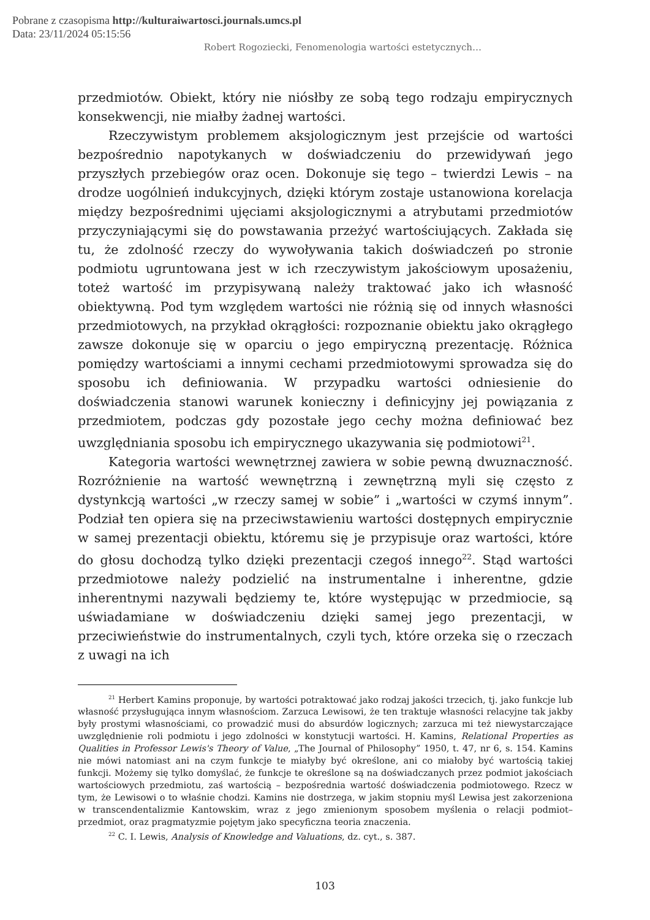Pobrane z czasopisma http://kulturaiwartosci.journals.umcs.pl
Data: 23/11/2024 05:15:56
Robert Rogoziecki, Fenomenologia wartości estetycznych…
przedmiotów. Obiekt, który nie niósłby ze sobą tego rodzaju empirycznych konsekwencji, nie miałby żadnej wartości.
Rzeczywistym problemem aksjologicznym jest przejście od wartości bezpośrednio napotykanych w doświadczeniu do przewidywań jego przyszłych przebiegów oraz ocen. Dokonuje się tego – twierdzi Lewis – na drodze uogólnień indukcyjnych, dzięki którym zostaje ustanowiona korelacja między bezpośrednimi ujęciami aksjologicznymi a atrybutami przedmiotów przyczyniającymi się do powstawania przeżyć wartościujących. Zakłada się tu, że zdolność rzeczy do wywoływania takich doświadczeń po stronie podmiotu ugruntowana jest w ich rzeczywistym jakościowym uposażeniu, toteż wartość im przypisywaną należy traktować jako ich własność obiektywną. Pod tym względem wartości nie różnią się od innych własności przedmiotowych, na przykład okrągłości: rozpoznanie obiektu jako okrągłego zawsze dokonuje się w oparciu o jego empiryczną prezentację. Różnica pomiędzy wartościami a innymi cechami przedmiotowymi sprowadza się do sposobu ich definiowania. W przypadku wartości odniesienie do doświadczenia stanowi warunek konieczny i definicyjny jej powiązania z przedmiotem, podczas gdy pozostałe jego cechy można definiować bez uwzględniania sposobu ich empirycznego ukazywania się podmiotowi<sup>21</sup>.
Kategoria wartości wewnętrznej zawiera w sobie pewną dwuznaczność. Rozróżnienie na wartość wewnętrzną i zewnętrzną myli się często z dystynkcją wartości „w rzeczy samej w sobie” i „wartości w czymś innym”. Podział ten opiera się na przeciwstawieniu wartości dostępnych empirycznie w samej prezentacji obiektu, któremu się je przypisuje oraz wartości, które do głosu dochodzą tylko dzięki prezentacji czegoś innego<sup>22</sup>. Stąd wartości przedmiotowe należy podzielić na instrumentalne i inherentne, gdzie inherentnymi nazywali będziemy te, które występując w przedmiocie, są uświadamiane w doświadczeniu dzięki samej jego prezentacji, w przeciwieństwie do instrumentalnych, czyli tych, które orzeka się o rzeczach z uwagi na ich
<sup>21</sup> Herbert Kamins proponuje, by wartości potraktować jako rodzaj jakości trzecich, tj. jako funkcje lub własność przysługująca innym własnościom. Zarzuca Lewisowi, że ten traktuje własności relacyjne tak jakby były prostymi własnościami, co prowadzić musi do absurdów logicznych; zarzuca mi też niewystarczające uwzględnienie roli podmiotu i jego zdolności w konstytucji wartości. H. Kamins, Relational Properties as Qualities in Professor Lewis's Theory of Value, „The Journal of Philosophy” 1950, t. 47, nr 6, s. 154. Kamins nie mówi natomiast ani na czym funkcje te miałyby być określone, ani co miałoby być wartością takiej funkcji. Możemy się tylko domyślać, że funkcje te określone są na doświadczanych przez podmiot jakościach wartościowych przedmiotu, zaś wartością – bezpośrednia wartość doświadczenia podmiotowego. Rzecz w tym, że Lewisowi o to właśnie chodzi. Kamins nie dostrzega, w jakim stopniu myśl Lewisa jest zakorzeniona w transcendentalizmie Kantowskim, wraz z jego zmienionym sposobem myślenia o relacji podmiot–przedmiot, oraz pragmatyzmie pojętym jako specyficzna teoria znaczenia.
<sup>22</sup> C. I. Lewis, Analysis of Knowledge and Valuations, dz. cyt., s. 387.
103